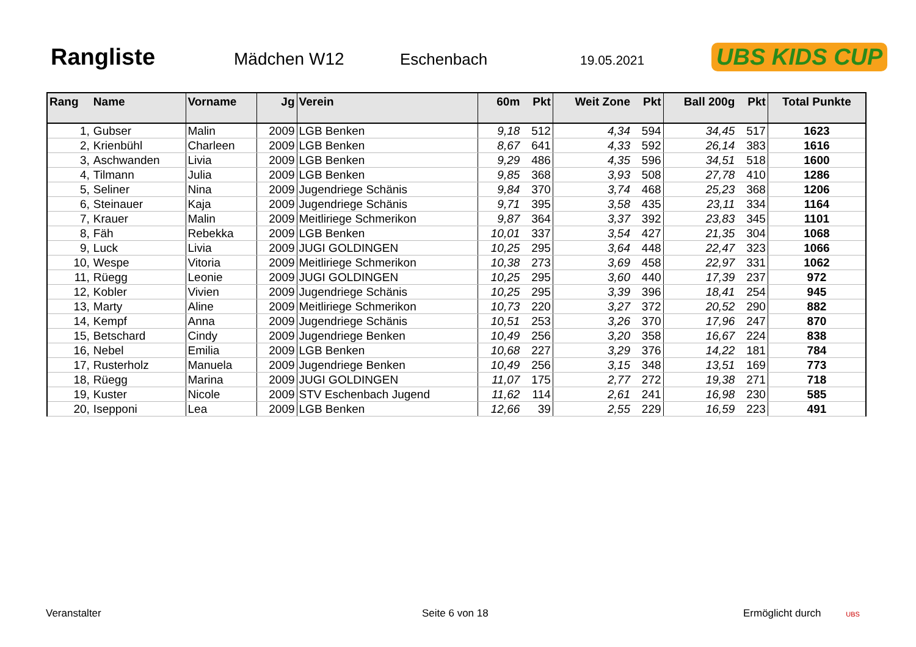Rangliste
Mädchen W12 Eschenbach 19.05.2021 UBS KIDS CUP
| Rang | Name | Vorname | Jg | Verein | 60m | Pkt | Weit Zone | Pkt | Ball 200g | Pkt | Total Punkte |
| --- | --- | --- | --- | --- | --- | --- | --- | --- | --- | --- | --- |
| 1, | Gubser | Malin | 2009 | LGB Benken | 9,18 | 512 | 4,34 | 594 | 34,45 | 517 | 1623 |
| 2, | Krienbühl | Charleen | 2009 | LGB Benken | 8,67 | 641 | 4,33 | 592 | 26,14 | 383 | 1616 |
| 3, | Aschwanden | Livia | 2009 | LGB Benken | 9,29 | 486 | 4,35 | 596 | 34,51 | 518 | 1600 |
| 4, | Tilmann | Julia | 2009 | LGB Benken | 9,85 | 368 | 3,93 | 508 | 27,78 | 410 | 1286 |
| 5, | Seliner | Nina | 2009 | Jugendriege Schänis | 9,84 | 370 | 3,74 | 468 | 25,23 | 368 | 1206 |
| 6, | Steinauer | Kaja | 2009 | Jugendriege Schänis | 9,71 | 395 | 3,58 | 435 | 23,11 | 334 | 1164 |
| 7, | Krauer | Malin | 2009 | Meitliriege Schmerikon | 9,87 | 364 | 3,37 | 392 | 23,83 | 345 | 1101 |
| 8, | Fäh | Rebekka | 2009 | LGB Benken | 10,01 | 337 | 3,54 | 427 | 21,35 | 304 | 1068 |
| 9, | Luck | Livia | 2009 | JUGI GOLDINGEN | 10,25 | 295 | 3,64 | 448 | 22,47 | 323 | 1066 |
| 10, | Wespe | Vitoria | 2009 | Meitliriege Schmerikon | 10,38 | 273 | 3,69 | 458 | 22,97 | 331 | 1062 |
| 11, | Rüegg | Leonie | 2009 | JUGI GOLDINGEN | 10,25 | 295 | 3,60 | 440 | 17,39 | 237 | 972 |
| 12, | Kobler | Vivien | 2009 | Jugendriege Schänis | 10,25 | 295 | 3,39 | 396 | 18,41 | 254 | 945 |
| 13, | Marty | Aline | 2009 | Meitliriege Schmerikon | 10,73 | 220 | 3,27 | 372 | 20,52 | 290 | 882 |
| 14, | Kempf | Anna | 2009 | Jugendriege Schänis | 10,51 | 253 | 3,26 | 370 | 17,96 | 247 | 870 |
| 15, | Betschard | Cindy | 2009 | Jugendriege Benken | 10,49 | 256 | 3,20 | 358 | 16,67 | 224 | 838 |
| 16, | Nebel | Emilia | 2009 | LGB Benken | 10,68 | 227 | 3,29 | 376 | 14,22 | 181 | 784 |
| 17, | Rusterholz | Manuela | 2009 | Jugendriege Benken | 10,49 | 256 | 3,15 | 348 | 13,51 | 169 | 773 |
| 18, | Rüegg | Marina | 2009 | JUGI GOLDINGEN | 11,07 | 175 | 2,77 | 272 | 19,38 | 271 | 718 |
| 19, | Kuster | Nicole | 2009 | STV Eschenbach Jugend | 11,62 | 114 | 2,61 | 241 | 16,98 | 230 | 585 |
| 20, | Isepponi | Lea | 2009 | LGB Benken | 12,66 | 39 | 2,55 | 229 | 16,59 | 223 | 491 |
Veranstalter Seite 6 von 18 Ermöglicht durch UBS